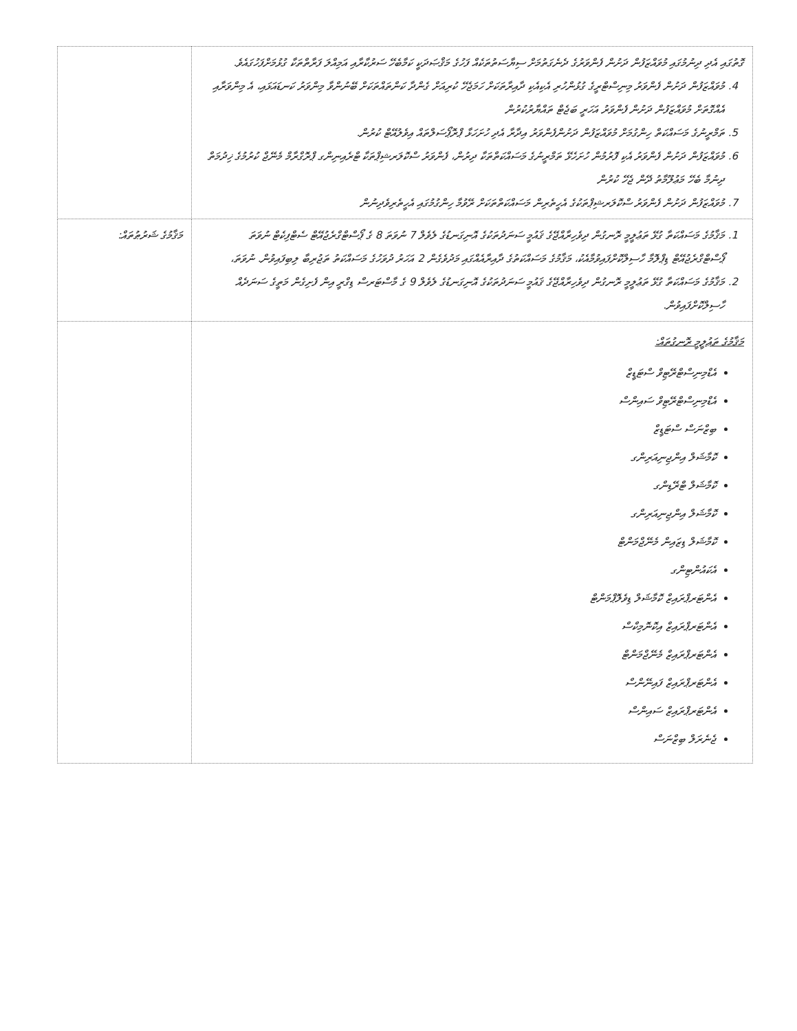| ގޮތުގައި އެދި ދިނުމުގައި މުވައްޒަފުން ދަށުން ފެންވަރުގެ ދެނެގަތުމަށް ސިޔާސަތުތަކެއް ފަހުގެ މަޤްޞަދަކީ ކަމާބެހޭ ސަރުކާރާއި އަމިއްލަ ފަރާތްތަކާ ގުޅުމަށްފަހުގައެވެ. 4. މުވައްޒަފުން ދަށުން ފެންވަރު މިނިސްޓްރީގެ ގުޅުންހުރި އެކިއެކި ދާއިރާތަކަށް ހަމަޖެހޭ ކުރިއަށް ގެންދާ ކަންތައްތަކަށް ބޭނުންވާ މިންވަރު ކަނޑައަޅައި، އެ މިންވަރާއި އެއްގޮތަށް މުވައްޒަފުން ދަށުން ފެންވަރު އަހަރީ ބަޖެޓް ތައްޔާރުކުރުން 5. ތަމްރީނުގެ މަސައްކަތް ހިންގުމަށް މުވައްޒަފުން ދަށުންފެންވަރު އިދާރާ އެދި ހުށަހަޅާ ޕްރޮޕޯސަލްތައް އިވެލުއޭޓް ކުރުން. 6. މުވައްޒަފުން ދަށުން ފެންވަރު އެކި ފޮރުމުން ހުށަހެޅޭ ތަމްރީނުގެ މަސައްކަތްތަކާ ދިރުން، ފެންވަރު ސްކޮލަރޝިޕްތަކާ ޓްރެއިނިންގ ޕްރޮގްރާމް މެނޭޖް ކުރުމުގެ ޚިދުމަތް ދިނުމާ ބެހޭ މަޢުލޫމާތު ދޭން ޖެހޭ ކުރުން 7. މުވައްޒަފުން ދަށުން ފެންވަރު ސްކޮލަރޝިޕްތަކުގެ އެހީތެރިން މަސައްކަތްތަކަށް ރޭވުމާ ހިންގުމުގައި އެހީތެރިވެދިނުން | |
| 1. މަޤާމުގެ މަސައްކަތާ ގުޅޭ ތަޢުލީމީ ރޮނގުން ދިވެހިރާއްޖޭގެ ޤައުމީ ސަނަދުތަކުގެ އޮނިގަނޑުގެ ލެވެލް 7 ނުވަތަ 8 ގެ ޕޯސްޓްގްރެޖުއޭޓް ސެޓްފިކެޓް ނުވަތަ ޕޯސްޓްގްރެޖުއޭޓް ޑިޕްލޮމާ ހާސިލްކޮށްފައިވުމާއެކު، މަޤާމުގެ މަސައްކަތުގެ ދާއިރާއެއްގައި މަދުވެގެން 2 އަހަރު ދުވަހުގެ މަސައްކަތު ތަޖުރިބާ ލިބިފައިވުން. ނުވަތަ، 2. މަޤާމުގެ މަސައްކަތާ ގުޅޭ ތަޢުލީމީ ރޮނގުން ދިވެހިރާއްޖޭގެ ޤައުމީ ސަނަދުތަކުގެ އޮނިގަނޑުގެ ލެވެލް 9 ގެ މާސްޓަރސް ޑިގްރީ އިން ފެށިގެން މަތީގެ ސަނަދެއް ހާސިލްކޮށްފައިވުން. | މަޤާމުގެ ޝަރުޠުތައް: |
| މަޤާމުގެ ތަޢުލީމީ ރޮނގުތައް: އެޑްމިނިސްޓްރޭޓިވް ސްޓަޑީޒް އެޑްމިނިސްޓްރޭޓިވް ސައިންސް ބިޒްނަސް ސްޓަޑީޒް ކޮމާޝަލް އިންޖިނިއަރިންގ ކޮމާޝަލް ޓްރޭޑިންގ ކޮމާޝަލް އިންޖިނިއަރިންގ ކޮމާޝަލް ޑިޒައިން މެނޭޖްމަންޓް އެކައުންޓިންގ އެންޓަރޕްރައިޒް ކޮމާޝަލް ޑިވެލޮޕްމަންޓް އެންޓަރޕްރައިޒް އިކޮނޮމިކްސް އެންޓަރޕްރައިޒް މެނޭޖްމަންޓް އެންޓަރޕްރައިޒް ފައިނޭންސް އެންޓަރޕްރައިޒް ސައިންސް ޖެނެރަލް ބިޒްނަސް | |